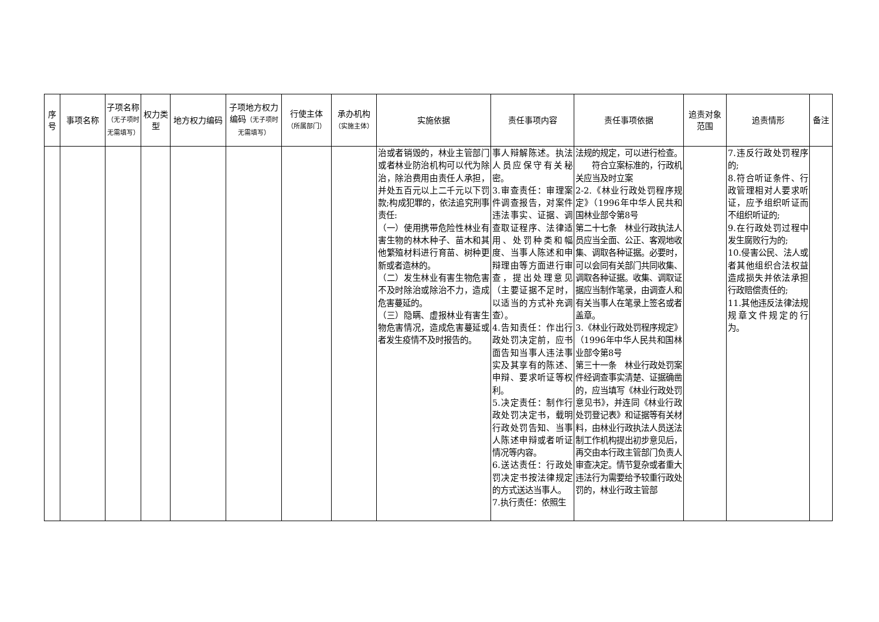| 序号 | 事项名称 | 子项名称 （无子项时无需填写） | 权力类型 | 地方权力编码 | 子项地方权力编码 （无子项时无需填写） | 行使主体 （所属部门） | 承办机构 （实施主体） | 实施依据 | 责任事项内容 | 责任事项依据 | 追责对象范围 | 追责情形 | 备注 |
| --- | --- | --- | --- | --- | --- | --- | --- | --- | --- | --- | --- | --- | --- |
| | | | | | | | | 治或者销毁的，林业主管部门或者林业防治机构可以代为除治，除治费用由责任人承担，并处五百元以上二千元以下罚款;构成犯罪的，依法追究刑事责任: （一）使用携带危险性林业有害生物的林木种子、苗木和其他繁殖材料进行育苗、树种更新或者造林的。 （二）发生林业有害生物危害不及时除治或除治不力，造成危害蔓延的。 （三）隐瞒、虚报林业有害生物危害情况，造成危害蔓延或者发生疫情不及时报告的。 | 事人辩解陈述。执法人员应保守有关秘密。 3.审查责任：审理案件调查报告，对案件违法事实、证据、调查取证程序、法律适用、处罚种类和幅度、当事人陈述和申辩理由等方面进行审查，提出处理意见（主要证据不足时，以适当的方式补充调查）。 4.告知责任：作出行政处罚决定前，应书面告知当事人违法事实及其享有的陈述、申辩、要求听证等权利。 5.决定责任：制作行政处罚决定书，载明行政处罚告知、当事人陈述申辩或者听证情况等内容。 6.送达责任：行政处罚决定书按法律规定的方式送达当事人。 7.执行责任：依照生 | 法规的规定，可以进行检查。 符合立案标准的，行政机关应当及时立案 2-2.《林业行政处罚程序规定》（1996年中华人民共和国林业部令第8号 第二十七条 林业行政执法人员应当全面、公正、客观地收集、调取各种证据。必要时，可以会同有关部门共同收集、调取各种证据。收集、调取证据应当制作笔录，由调查人和有关当事人在笔录上签名或者盖章。 3.《林业行政处罚程序规定》（1996年中华人民共和国林业部令第8号 第三十一条 林业行政处罚案件经调查事实清楚、证据确凿的，应当填写《林业行政处罚意见书》，并连同《林业行政处罚登记表》和证据等有关材料，由林业行政执法人员送法制工作机构提出初步意见后，再交由本行政主管部门负责人审查决定。情节复杂或者重大违法行为需要给予较重行政处罚的，林业行政主管部 | | 7.违反行政处罚程序的; 8.符合听证条件、行政管理相对人要求听证，应予组织听证而不组织听证的; 9.在行政处罚过程中发生腐败行为的; 10.侵害公民、法人或者其他组织合法权益造成损失并依法承担行政赔偿责任的; 11.其他违反法律法规规章文件规定的行为。 | |